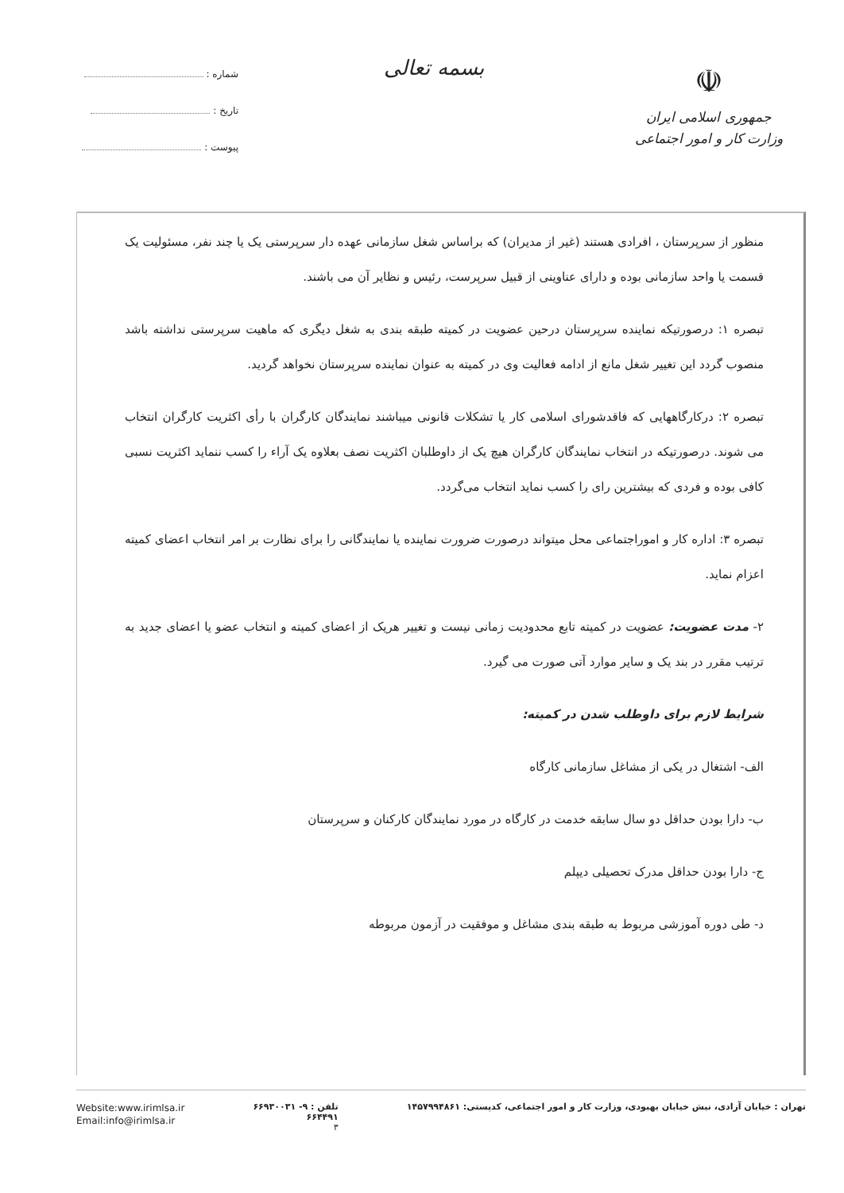☫
جمهوری اسلامی ایران
وزارت کار و امور اجتماعی
بسمه تعالی
شماره :
تاریخ :
پیوست :
منظور از سرپرستان ، افرادی هستند (غیر از مدیران) که براساس شغل سازمانی عهده دار سرپرستی یک یا چند نفر، مسئولیت یک قسمت یا واحد سازمانی بوده و دارای عناوینی از قبیل سرپرست، رئیس و نظایر آن می باشند.
تبصره ۱: درصورتیکه نماینده سرپرستان درحین عضویت در کمیته طبقه بندی به شغل دیگری که ماهیت سرپرستی نداشته باشد منصوب گردد این تغییر شغل مانع از ادامه فعالیت وی در کمیته به عنوان نماینده سرپرستان نخواهد گردید.
تبصره ۲: درکارگاههایی که فاقدشورای اسلامی کار یا تشکلات قانونی میباشند نمایندگان کارگران با رأی اکثریت کارگران انتخاب می شوند. درصورتیکه در انتخاب نمایندگان کارگران هیچ یک از داوطلبان اکثریت نصف بعلاوه یک آراء را کسب ننماید اکثریت نسبی کافی بوده و فردی که بیشترین رای را کسب نماید انتخاب می‌گردد.
تبصره ۳: اداره کار و اموراجتماعی محل میتواند درصورت ضرورت نماینده یا نمایندگانی را برای نظارت بر امر انتخاب اعضای کمیته اعزام نماید.
۲- مدت عضویت: عضویت در کمیته تابع محدودیت زمانی نیست و تغییر هریک از اعضای کمیته و انتخاب عضو یا اعضای جدید به ترتیب مقرر در بند یک و سایر موارد آتی صورت می گیرد.
شرایط لازم برای داوطلب شدن در کمیته:
الف- اشتغال در یکی از مشاغل سازمانی کارگاه
ب- دارا بودن حداقل دو سال سابقه خدمت در کارگاه در مورد نمایندگان کارکنان و سرپرستان
ج- دارا بودن حداقل مدرک تحصیلی دیپلم
د- طی دوره آموزشی مربوط به طبقه بندی مشاغل و موفقیت در آزمون مربوطه
تهران : خیابان آزادی، نبش خیابان بهبودی، وزارت کار و امور اجتماعی، کدپستی: ۱۴۵۷۹۹۴۸۶۱
تلفن : ۹- ۶۶۹۳۰۰۳۱
۶۶۴۴۹۱
۳
Website:www.irimlsa.ir
Email:info@irimlsa.ir